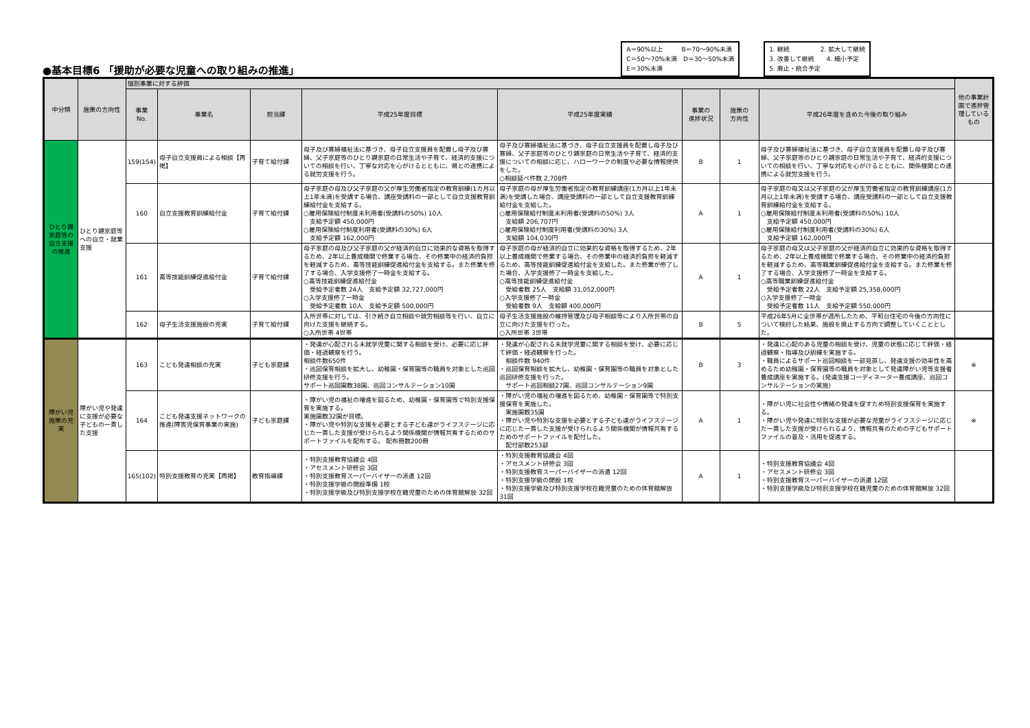●基本目標6 「援助が必要な児童への取り組みの推進」
A＝90%以上　　　B＝70～90%未満
C＝50～70%未満　D＝30～50%未満
E＝30%未満
1. 継続　　　　　2. 拡大して継続
3. 改善して継続　　4. 縮小予定
5. 廃止・統合予定
| 中分類 | 施策の方向性 | 個別事業に対する評価 | | | | | | | | 他の事業計画で進捗管理しているもの |
| --- | --- | --- | --- | --- | --- | --- | --- | --- | --- | --- |
| | | 事業 No. | 事業名 | 担当課 | 平成25年度目標 | 平成25年度実績 | 事業の 進捗状況 | 施策の 方向性 | 平成26年度を含めた今後の取り組み | |
| ひとり親家庭等の自立支援の推進 | ひとり親家庭等への自立・就業支援 | 159(154) | 母子自立支援員による相談【再掲】 | 子育て給付課 | 母子及び寡婦福祉法に基づき、母子自立支援員を配置し母子及び寡婦、父子家庭等のひとり親家庭の日常生活や子育て、経済的支援についての相談を行い、丁寧な対応を心がけるとともに、県との連携による就労支援を行う。 | 母子及び寡婦福祉法に基づき、母子自立支援員を配置し母子及び寡婦、父子家庭等のひとり親家庭の日常生活や子育て、経済的支援についての相談に応じ、ハローワークの制度や必要な情報提供をした。 ○相談延べ件数 2,708件 | B | 1 | 母子及び寡婦福祉法に基づき、母子自立支援員を配置し母子及び寡婦、父子家庭等のひとり親家庭の日常生活や子育て、経済的支援についての相談を行い、丁寧な対応を心がけるとともに、関係機関との連携による就労支援を行う。 | |
| | | 160 | 自立支援教育訓練給付金 | 子育て給付課 | 母子家庭の母及び父子家庭の父が厚生労働省指定の教育訓練(1カ月以上1年未満)を受講する場合、講座受講料の一部として自立支援教育訓練給付金を支給する。 ○雇用保険給付制度未利用者(受講料の50%) 10人 支給予定額 450,000円 ○雇用保険給付制度利用者(受講料の30%) 6人 支給予定額 162,000円 | 母子家庭の母が厚生労働省指定の教育訓練講座(1カ月以上1年未満)を受講した場合、講座受講料の一部として自立支援教育訓練給付金を支給した。 ○雇用保険給付制度未利用者(受講料の50%) 3人 支給額 206,707円 ○雇用保険給付制度利用者(受講料の30%) 3人 支給額 104,030円 | A | 1 | 母子家庭の母又は父子家庭の父が厚生労働省指定の教育訓練講座(1カ月以上1年未満)を受講する場合、講座受講料の一部として自立支援教育訓練給付金を支給する。 ○雇用保険給付制度未利用者(受講料の50%) 10人 支給予定額 450,000円 ○雇用保険給付制度利用者(受講料の30%) 6人 支給予定額 162,000円 | |
| | | 161 | 高等技能訓練促進給付金 | 子育て給付課 | 母子家庭の母及び父子家庭の父が経済的自立に効果的な資格を取得するため、2年以上養成機関で修業する場合、その修業中の経済的負担を軽減するため、高等技能訓練促進給付金を支給する。また修業を修了する場合、入学支援修了一時金を支給する。 ○高等技能訓練促進給付金 受給予定者数 24人 支給予定額 32,727,000円 ○入学支援修了一時金 受給予定者数 10人 支給予定額 500,000円 | 母子家庭の母が経済的自立に効果的な資格を取得するため、2年以上養成機関で修業する場合、その修業中の経済的負担を軽減するため、高等技能訓練促進給付金を支給した。また修業が修了した場合、入学支援修了一時金を支給した。 ○高等技能訓練促進給付金 受給者数 25人 支給額 31,052,000円 ○入学支援修了一時金 受給者数 9人 支給額 400,000円 | A | 1 | 母子家庭の母又は父子家庭の父が経済的自立に効果的な資格を取得するため、2年以上養成機関で修業する場合、その修業中の経済的負担を軽減するため、高等職業訓練促進給付金を支給する。また修業を修了する場合、入学支援修了一時金を支給する。 ○高等職業訓練促進給付金 受給予定者数 22人 支給予定額 25,358,000円 ○入学支援修了一時金 受給予定者数 11人 支給予定額 550,000円 | |
| | | 162 | 母子生活支援施設の充実 | 子育て給付課 | 入所世帯に対しては、引き続き自立相談や就労相談等を行い、自立に向けた支援を継続する。 ○入所世帯 4世帯 | 母子生活支援施設の維持管理及び母子相談等により入所世帯の自立に向けた支援を行った。 ○入所世帯 3世帯 | B | 5 | 平成26年5月に全世帯が退所したため、平和台住宅の今後の方向性について検討した結果、施設を廃止する方向で調整していくこととした。 | |
| 障がい児施策の充実 | 障がい児や発達に支援が必要な子どもの一貫した支援 | 163 | こども発達相談の充実 | 子ども家庭課 | ・発達が心配される未就学児童に関する相談を受け、必要に応じ評価・経過観察を行う。 相談件数650件 ・巡回保育相談を拡大し、幼稚園・保育園等の職員を対象とした巡回研修支援を行う。 サポート巡回園数38園、巡回コンサルテーション10園 | ・発達が心配される未就学児童に関する相談を受け、必要に応じて評価・経過観察を行った。 相談件数 940件 ・巡回保育相談を拡大し、幼稚園・保育園等の職員を対象とした巡回研修支援を行った。 サポート巡回相談27園、巡回コンサルテーション9園 | B | 3 | ・発達に心配のある児童の相談を受け、児童の状態に応じて評価・経過観察・指導及び訓練を実施する。 ・職員によるサポート巡回相談を一部見直し、発達支援の効率性を高めるため幼稚園・保育園等の職員を対象として発達障がい児等支援者養成講座を実施する。(発達支援コーディネーター養成講座、巡回コンサルテーションの実施) | ※ |
| | | 164 | こども発達支援ネットワークの推進(障害児保育事業の実施) | 子ども家庭課 | ・障がい児の福祉の増進を図るため、幼稚園・保育園等で特別支援保育を実施する。 実施園数32園が目標。 ・障がい児や特別な支援を必要とする子ども達がライフステージに応じた一貫した支援が受けられるよう関係機関が情報共有するためのサポートファイルを配布する。 配布冊数200冊 | ・障がい児の福祉の増進を図るため、幼稚園・保育園等で特別支援保育を実施した。 実施園数35園 ・障がい児や特別な支援を必要とする子ども達がライフステージに応じた一貫した支援が受けられるよう関係機関が情報共有するためのサポートファイルを配付した。 配付部数253部 | A | 1 | ・障がい児に社会性や情緒の発達を促すため特別支援保育を実施する。 ・障がい児や発達に特別な支援が必要な児童がライフステージに応じた一貫した支援が受けられるよう、情報共有のための子どもサポートファイルの普及・活用を促進する。 | ※ |
| | | 165(102) | 特別支援教育の充実【再掲】 | 教育指導課 | ・特別支援教育協議会 4回 ・アセスメント研修会 3回 ・特別支援教育スーパーバイザーの派遣 12回 ・特別支援学級の開設準備 1校 ・特別支援学級及び特別支援学校在籍児童のための体育館解放 32回 | ・特別支援教育協議会 4回 ・アセスメント研修会 3回 ・特別支援教育スーパーバイザーの派遣 12回 ・特別支援学級の開設 1校 ・特別支援学級及び特別支援学校在籍児童のための体育館解放 31回 | A | 1 | ・特別支援教育協議会 4回 ・アセスメント研修会 3回 ・特別支援教育スーパーバイザーの派遣 12回 ・特別支援学級及び特別支援学校在籍児童のための体育館解放 32回 | |